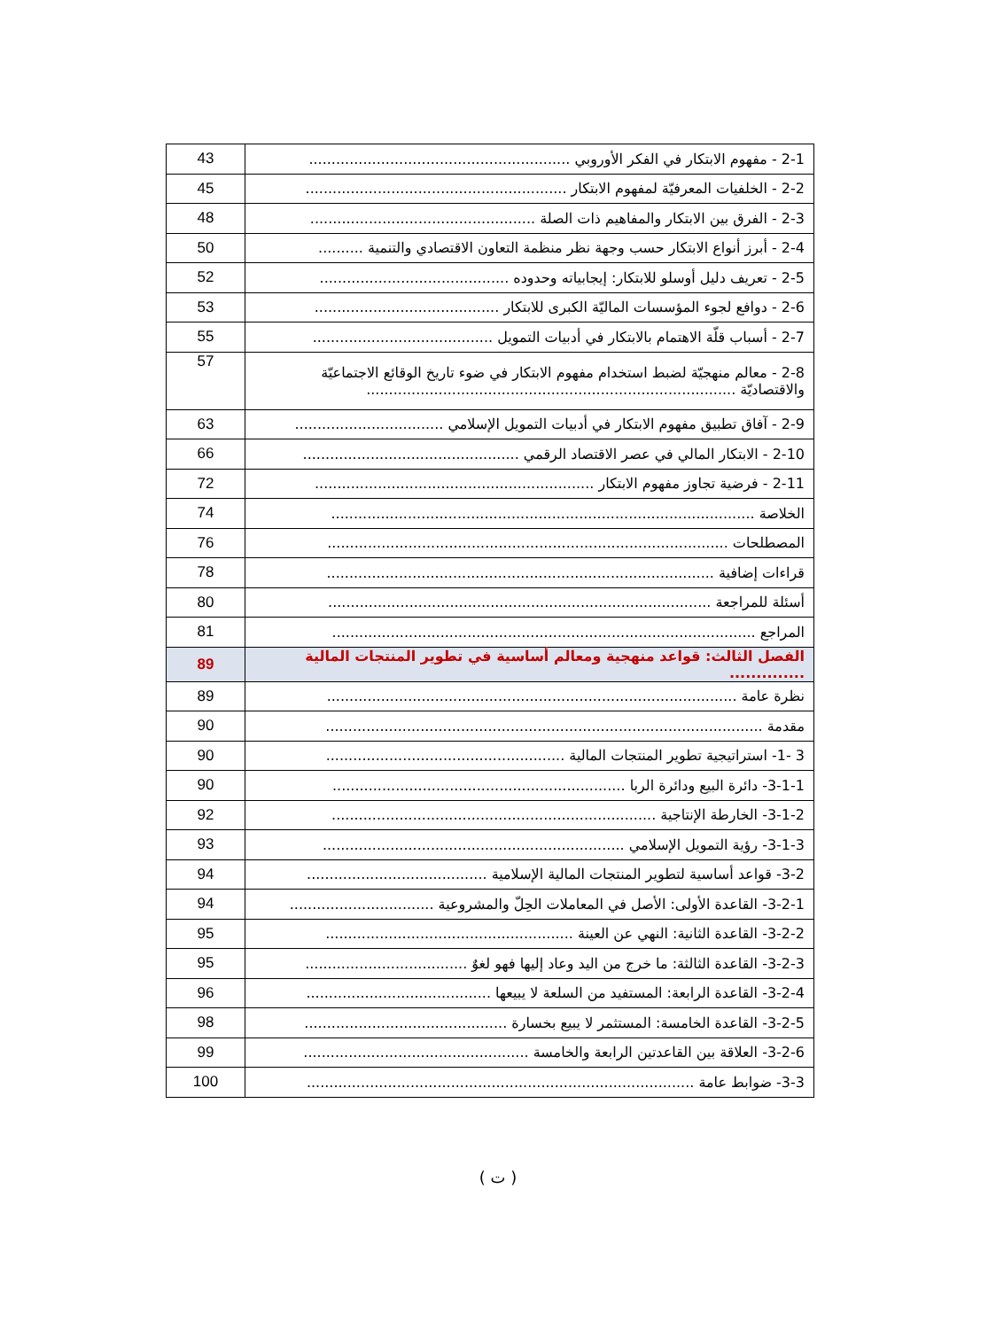| 2-1 - مفهوم الابتكار في الفكر الأوروبي .......................................................... | 43 |
| 2-2 - الخلفيات المعرفيّة لمفهوم الابتكار .......................................................... | 45 |
| 2-3 - الفرق بين الابتكار والمفاهيم ذات الصلة .................................................. | 48 |
| 2-4 - أبرز أنواع الابتكار حسب وجهة نظر منظمة التعاون الاقتصادي والتنمية .......... | 50 |
| 2-5 - تعريف دليل أوسلو للابتكار: إيجابياته وحدوده .......................................... | 52 |
| 2-6 - دوافع لجوء المؤسسات الماليّة الكبرى للابتكار ......................................... | 53 |
| 2-7 - أسباب قلّة الاهتمام بالابتكار في أدبيات التمويل ........................................ | 55 |
| 2-8 - معالم منهجيّة لضبط استخدام مفهوم الابتكار في ضوء تاريخ الوقائع الاجتماعيّة والاقتصاديّة .................................................................................. | 57 |
| 2-9 - آفاق تطبيق مفهوم الابتكار في أدبيات التمويل الإسلامي ................................. | 63 |
| 2-10 - الابتكار المالي في عصر الاقتصاد الرقمي ................................................ | 66 |
| 2-11 - فرضية تجاوز مفهوم الابتكار .............................................................. | 72 |
| الخلاصة .............................................................................................. | 74 |
| المصطلحات ......................................................................................... | 76 |
| قراءات إضافية ...................................................................................... | 78 |
| أسئلة للمراجعة ..................................................................................... | 80 |
| المراجع .............................................................................................. | 81 |
| الفصل الثالث: قواعد منهجية ومعالم أساسية في تطوير المنتجات المالية .............. | 89 |
| نظرة عامة ........................................................................................... | 89 |
| مقدمة ................................................................................................. | 90 |
| 3 -1- استراتيجية تطوير المنتجات المالية ..................................................... | 90 |
| 3-1-1- دائرة البيع ودائرة الربا ................................................................. | 90 |
| 3-1-2- الخارطة الإنتاجية ........................................................................ | 92 |
| 3-1-3- رؤية التمويل الإسلامي ................................................................... | 93 |
| 3-2- قواعد أساسية لتطوير المنتجات المالية الإسلامية ........................................ | 94 |
| 3-2-1- القاعدة الأولى: الأصل في المعاملات الحِلّ والمشروعية ................................ | 94 |
| 3-2-2- القاعدة الثانية: النهي عن العينة ....................................................... | 95 |
| 3-2-3- القاعدة الثالثة: ما خرج من اليد وعاد إليها فهو لغوٌ .................................... | 95 |
| 3-2-4- القاعدة الرابعة: المستفيد من السلعة لا يبيعها ......................................... | 96 |
| 3-2-5- القاعدة الخامسة: المستثمر لا يبيع بخسارة ............................................. | 98 |
| 3-2-6- العلاقة بين القاعدتين الرابعة والخامسة .................................................. | 99 |
| 3-3- ضوابط عامة ...................................................................................... | 100 |
( ت )